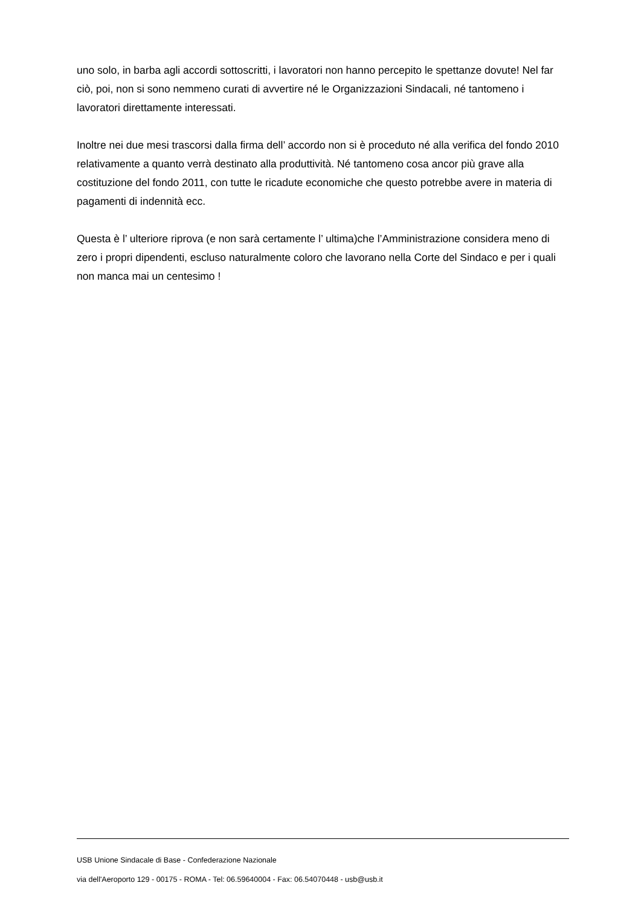uno solo, in barba agli accordi sottoscritti, i lavoratori non hanno percepito le spettanze dovute! Nel far ciò, poi, non si sono nemmeno curati di avvertire né le Organizzazioni Sindacali, né tantomeno i lavoratori direttamente interessati.
Inoltre nei due mesi trascorsi dalla firma dell’ accordo non si è proceduto né alla verifica del fondo 2010 relativamente a quanto verrà destinato alla produttività. Né tantomeno cosa ancor più grave alla costituzione del fondo 2011, con tutte le ricadute economiche che questo potrebbe avere in materia di pagamenti di indennità ecc.
Questa è l’ ulteriore riprova (e non sarà certamente l’ ultima)che l’Amministrazione considera meno di zero i propri dipendenti, escluso naturalmente coloro che lavorano nella Corte del Sindaco e per i quali non manca mai un centesimo !
USB Unione Sindacale di Base - Confederazione Nazionale
via dell'Aeroporto 129 - 00175 - ROMA - Tel: 06.59640004 - Fax: 06.54070448 - usb@usb.it